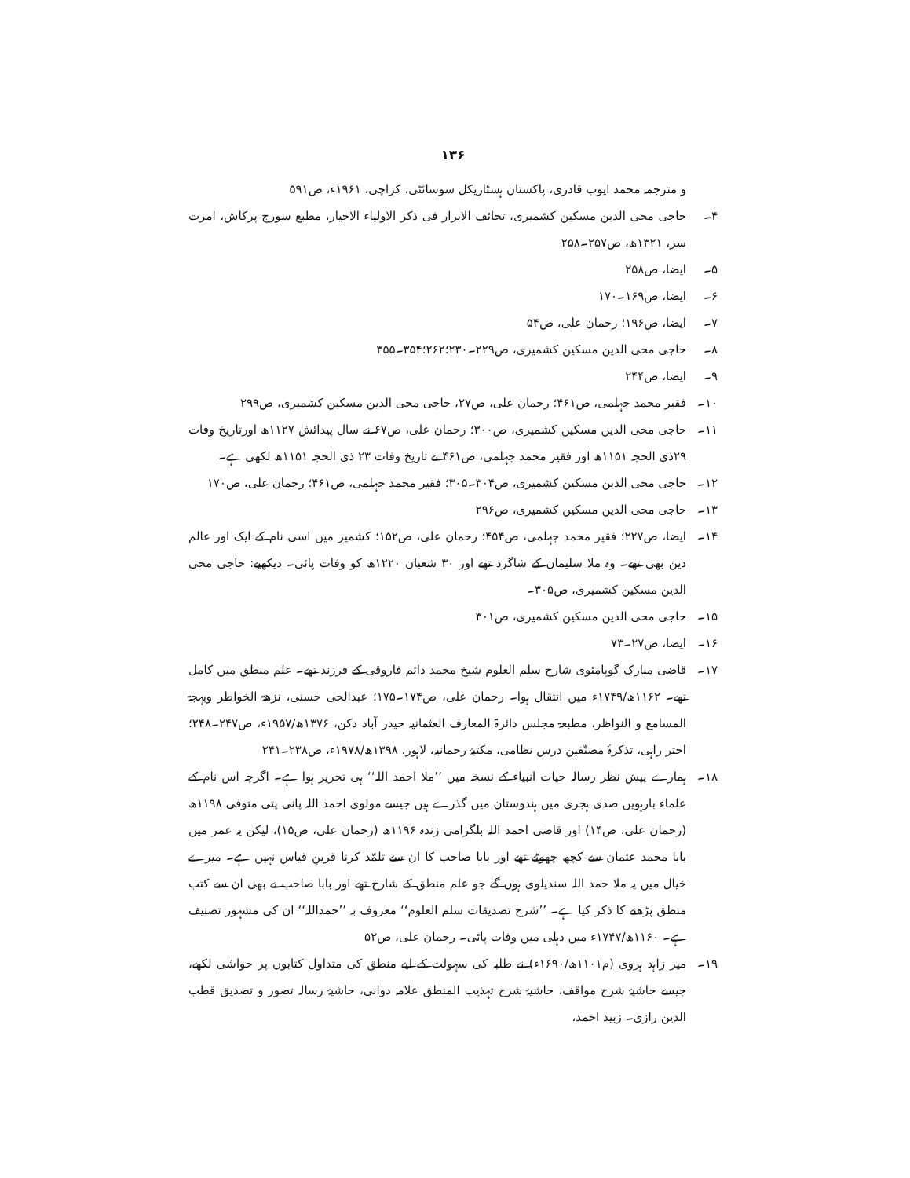۱۳۶
و مترجمہ محمد ایوب قادری، پاکستان ہسٹاریکل سوسائٹی، کراچی، ۱۹۶۱ء، ص۵۹۱
۴۔ حاجی محی الدین مسکین کشمیری، تحائف الابرار فی ذکر الاولیاء الاخیار، مطبع سورج پرکاش، امرت سر، ۱۳۲۱ھ، ص۲۵۷۔۲۵۸
۵۔ ایضا، ص۲۵۸
۶۔ ایضا، ص۱۶۹۔۱۷۰
۷۔ ایضا، ص۱۹۶؛ رحمان علی، ص۵۴
۸۔ حاجی محی الدین مسکین کشمیری، ص۲۲۹۔۲۳۰؛۲۶۲؛۳۵۴۔۳۵۵
۹۔ ایضا، ص۲۴۴
۱۰۔ فقیر محمد جہلمی، ص۴۶۱؛ رحمان علی، ص۲۷، حاجی محی الدین مسکین کشمیری، ص۲۹۹
۱۱۔ حاجی محی الدین مسکین کشمیری، ص۳۰۰؛ رحمان علی، ص۶۷ نے سال پیدائش ۱۱۲۷ھ اورتاریخ وفات ۲۹ذی الحجہ ۱۱۵۱ھ اور فقیر محمد جہلمی، ص۴۶۱ نے تاریخ وفات ۲۳ ذی الحجہ ۱۱۵۱ھ لکھی ہے۔
۱۲۔ حاجی محی الدین مسکین کشمیری، ص۳۰۴۔۳۰۵؛ فقیر محمد جہلمی، ص۴۶۱؛ رحمان علی، ص۱۷۰
۱۳۔ حاجی محی الدین مسکین کشمیری، ص۲۹۶
۱۴۔ ایضا، ص۲۲۷؛ فقیر محمد جہلمی، ص۴۵۴؛ رحمان علی، ص۱۵۲؛ کشمیر میں اسی نام کے ایک اور عالم دین بھی تھے۔ وہ ملا سلیمان کے شاگرد تھے اور ۳۰ شعبان ۱۲۲۰ھ کو وفات پائی۔ دیکھیے: حاجی محی الدین مسکین کشمیری، ص۳۰۵۔
۱۵۔ حاجی محی الدین مسکین کشمیری، ص۳۰۱
۱۶۔ ایضا، ص۲۷۔۷۳
۱۷۔ قاضی مبارک گوپامئوی شارح سلم العلوم شیخ محمد دائم فاروقی کے فرزند تھے۔ علم منطق میں کامل تھے۔ ۱۱۶۲ھ/۱۷۴۹ء میں انتقال ہوا۔ رحمان علی، ص۱۷۴۔۱۷۵؛ عبدالحی حسنی، نزھۃ الخواطر وبہجۃ المسامع و النواظر، مطبعۃ مجلس دائرۃ المعارف العثمانیہ حیدر آباد دکن، ۱۳۷۶ھ/۱۹۵۷ء، ص۲۴۷۔۲۴۸؛ اختر راہی، تذکرۂ مصنّفین درس نظامی، مکتبۂ رحمانیہ، لاہور، ۱۳۹۸ھ/۱۹۷۸ء، ص۲۳۸۔۲۴۱
۱۸۔ ہمارے پیش نظر رسالہ حیات انبیاء کے نسخہ میں ’’ملا احمد اللہ‘‘ ہی تحریر ہوا ہے۔ اگرچہ اس نام کے علماء بارہویں صدی ہجری میں ہندوستان میں گذرے ہیں جیسے مولوی احمد اللہ پانی پتی متوفی ۱۱۹۸ھ (رحمان علی، ص۱۴) اور قاضی احمد اللہ بلگرامی زندہ ۱۱۹۶ھ (رحمان علی، ص۱۵)، لیکن یہ عمر میں بابا محمد عثمان سے کچھ چھوٹے تھے اور بابا صاحب کا ان سے تلمّذ کرنا قرینِ قیاس نہیں ہے۔ میرے خیال میں یہ ملا حمد اللہ سندیلوی ہوں گے جو علم منطق کے شارح تھے اور بابا صاحب نے بھی ان سے کتب منطق پڑھنے کا ذکر کیا ہے۔ ’’شرح تصدیقات سلم العلوم‘‘ معروف بہ ’’حمداللہ‘‘ ان کی مشہور تصنیف ہے۔ ۱۱۶۰ھ/۱۷۴۷ء میں دہلی میں وفات پائی۔ رحمان علی، ص۵۲
۱۹۔ میر زاہد ہروی (م۱۱۰۱ھ/۱۶۹۰ء) نے طلبہ کی سہولت کے لیے منطق کی متداول کتابوں پر حواشی لکھے، جیسے حاشیۂ شرح مواقف، حاشیۂ شرح تہذیب المنطق علامہ دوانی، حاشیۂ رسالہ تصور و تصدیق قطب الدین رازی۔ زبید احمد،